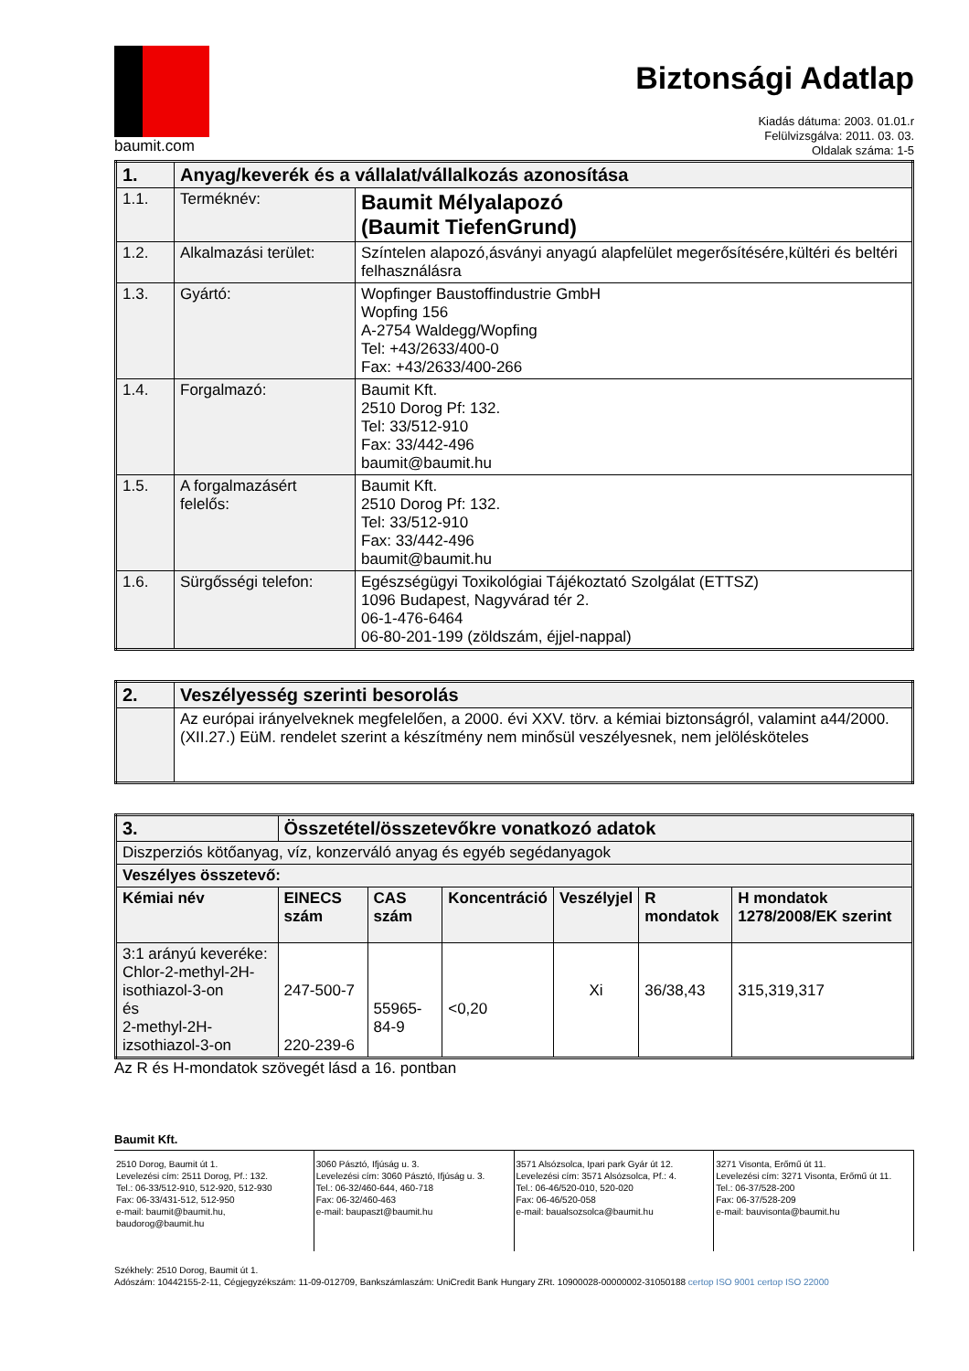baumit.com
Biztonsági Adatlap
Kiadás dátuma: 2003. 01.01.r
Felülvizsgálva: 2011. 03. 03.
Oldalak száma: 1-5
| 1. | Anyag/keverék és a vállalat/vállalkozás azonosítása | |
| 1.1. | Terméknév: | Baumit Mélyalapozó (Baumit TiefenGrund) |
| 1.2. | Alkalmazási terület: | Színtelen alapozó,ásványi anyagú alapfelület megerősítésére,kültéri és beltéri felhasználásra |
| 1.3. | Gyártó: | Wopfinger Baustoffindustrie GmbH Wopfing 156 A-2754 Waldegg/Wopfing Tel: +43/2633/400-0 Fax: +43/2633/400-266 |
| 1.4. | Forgalmazó: | Baumit Kft. 2510 Dorog Pf: 132. Tel: 33/512-910 Fax: 33/442-496 baumit@baumit.hu |
| 1.5. | A forgalmazásért felelős: | Baumit Kft. 2510 Dorog Pf: 132. Tel: 33/512-910 Fax: 33/442-496 baumit@baumit.hu |
| 1.6. | Sürgősségi telefon: | Egészségügyi Toxikológiai Tájékoztató Szolgálat (ETTSZ) 1096 Budapest, Nagyvárad tér 2. 06-1-476-6464 06-80-201-199 (zöldszám, éjjel-nappal) |
| 2. | Veszélyesség szerinti besorolás |
| | Az európai irányelveknek megfelelően, a 2000. évi XXV. törv. a kémiai biztonságról, valamint a44/2000.(XII.27.) EüM. rendelet szerint a készítmény nem minősül veszélyesnek, nem jelölésköteles |
| 3. | Összetétel/összetevőkre vonatkozó adatok | | | | | |
| Diszperziós kötőanyag, víz, konzerváló anyag és egyéb segédanyagok | | | | | | |
| Veszélyes összetevő: | | | | | | |
| Kémiai név | EINECS szám | CAS szám | Koncentráció | Veszélyjel | R mondatok | H mondatok 1278/2008/EK szerint |
| 3:1 arányú keveréke: Chlor-2-methyl-2H-isothiazol-3-on és 2-methyl-2H-izsothiazol-3-on | 247-500-7 220-239-6 | 55965-84-9 | <0,20 | Xi | 36/38,43 | 315,319,317 |
Az R és H-mondatok szövegét lásd a 16. pontban
Baumit Kft.
2510 Dorog, Baumit út 1.
Levelezési cím: 2511 Dorog, Pf.: 132.
Tel.: 06-33/512-910, 512-920, 512-930
Fax: 06-33/431-512, 512-950
e-mail: baumit@baumit.hu, baudorog@baumit.hu
3060 Pásztó, Ifjúság u. 3.
Levelezési cím: 3060 Pásztó, Ifjúság u. 3.
Tel.: 06-32/460-644, 460-718
Fax: 06-32/460-463
e-mail: baupaszt@baumit.hu
3571 Alsózsolca, Ipari park Gyár út 12.
Levelezési cím: 3571 Alsózsolca, Pf.: 4.
Tel.: 06-46/520-010, 520-020
Fax: 06-46/520-058
e-mail: baualsozsolca@baumit.hu
3271 Visonta, Erőmű út 11.
Levelezési cím: 3271 Visonta, Erőmű út 11.
Tel.: 06-37/528-200
Fax: 06-37/528-209
e-mail: bauvisonta@baumit.hu
Székhely: 2510 Dorog, Baumit út 1.
Adószám: 10442155-2-11, Cégjegyzékszám: 11-09-012709, Bankszámlaszám: UniCredit Bank Hungary ZRt. 10900028-00000002-31050188 certop ISO 9001 certop ISO 22000